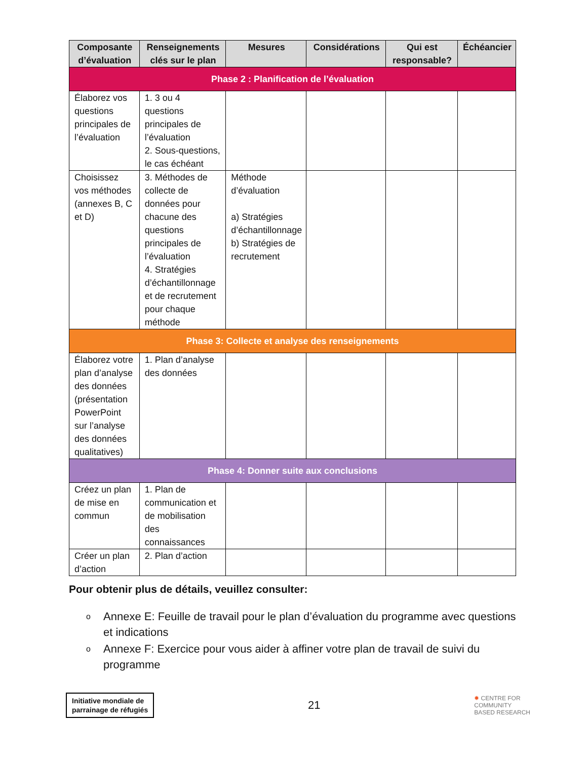| Composante d’évaluation | Renseignements clés sur le plan | Mesures | Considérations | Qui est responsable? | Échéancier |
| --- | --- | --- | --- | --- | --- |
| Phase 2 : Planification de l’évaluation | | | | | |
| Élaborez vos questions principales de l’évaluation | 1. 3 ou 4 questions principales de l’évaluation 2. Sous-questions, le cas échéant | | | | |
| Choisissez vos méthodes (annexes B, C et D) | 3. Méthodes de collecte de données pour chacune des questions principales de l’évaluation 4. Stratégies d’échantillonnage et de recrutement pour chaque méthode | Méthode d’évaluation a) Stratégies d’échantillonnage b) Stratégies de recrutement | | | |
| Phase 3: Collecte et analyse des renseignements | | | | | |
| Élaborez votre plan d’analyse des données (présentation PowerPoint sur l’analyse des données qualitatives) | 1. Plan d’analyse des données | | | | |
| Phase 4: Donner suite aux conclusions | | | | | |
| Créez un plan de mise en commun | 1. Plan de communication et de mobilisation des connaissances | | | | |
| Créer un plan d’action | 2. Plan d’action | | | | |
Pour obtenir plus de détails, veuillez consulter:
o Annexe E: Feuille de travail pour le plan d’évaluation du programme avec questions et indications
o Annexe F: Exercice pour vous aider à affiner votre plan de travail de suivi du programme
Initiative mondiale de
parrainage de réfugiés
21
✸ CENTRE FOR
COMMUNITY
BASED RESEARCH